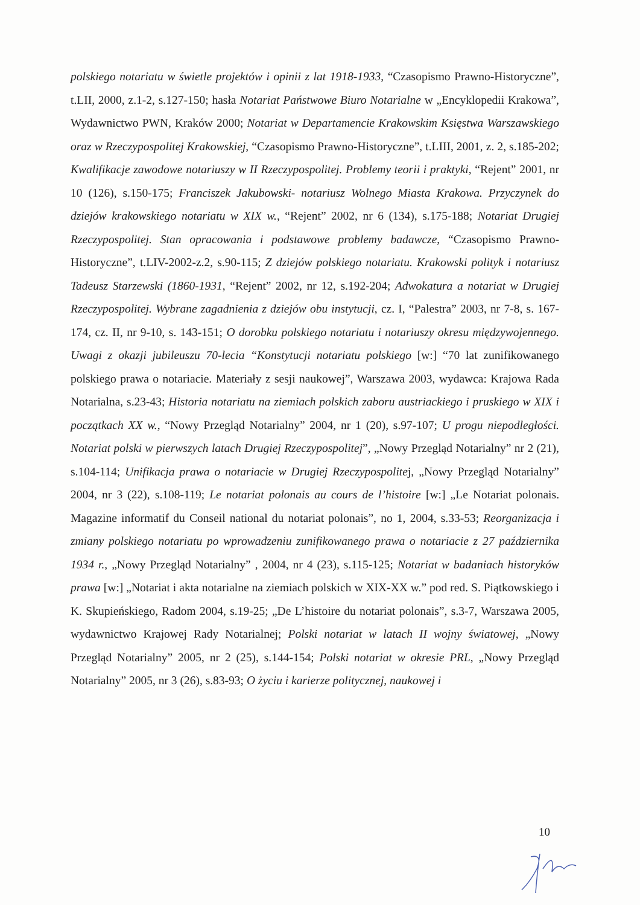polskiego notariatu w świetle projektów i opinii z lat 1918-1933, “Czasopismo Prawno-Historyczne”, t.LII, 2000, z.1-2, s.127-150; hasła Notariat Państwowe Biuro Notarialne w „Encyklopedii Krakowa”, Wydawnictwo PWN, Kraków 2000; Notariat w Departamencie Krakowskim Księstwa Warszawskiego oraz w Rzeczypospolitej Krakowskiej, “Czasopismo Prawno-Historyczne”, t.LIII, 2001, z. 2, s.185-202; Kwalifikacje zawodowe notariuszy w II Rzeczypospolitej. Problemy teorii i praktyki, “Rejent” 2001, nr 10 (126), s.150-175; Franciszek Jakubowski- notariusz Wolnego Miasta Krakowa. Przyczynek do dziejów krakowskiego notariatu w XIX w., “Rejent” 2002, nr 6 (134), s.175-188; Notariat Drugiej Rzeczypospolitej. Stan opracowania i podstawowe problemy badawcze, “Czasopismo Prawno-Historyczne”, t.LIV-2002-z.2, s.90-115; Z dziejów polskiego notariatu. Krakowski polityk i notariusz Tadeusz Starzewski (1860-1931, “Rejent” 2002, nr 12, s.192-204; Adwokatura a notariat w Drugiej Rzeczypospolitej. Wybrane zagadnienia z dziejów obu instytucji, cz. I, “Palestra” 2003, nr 7-8, s. 167-174, cz. II, nr 9-10, s. 143-151; O dorobku polskiego notariatu i notariuszy okresu międzywojennego. Uwagi z okazji jubileuszu 70-lecia “Konstytucji notariatu polskiego [w:] “70 lat zunifikowanego polskiego prawa o notariacie. Materiały z sesji naukowej”, Warszawa 2003, wydawca: Krajowa Rada Notarialna, s.23-43; Historia notariatu na ziemiach polskich zaboru austriackiego i pruskiego w XIX i początkach XX w., “Nowy Przegląd Notarialny” 2004, nr 1 (20), s.97-107; U progu niepodległości. Notariat polski w pierwszych latach Drugiej Rzeczypospolitej”, „Nowy Przegląd Notarialny” nr 2 (21), s.104-114; Unifikacja prawa o notariacie w Drugiej Rzeczypospolitej, „Nowy Przegląd Notarialny” 2004, nr 3 (22), s.108-119; Le notariat polonais au cours de l’histoire [w:] „Le Notariat polonais. Magazine informatif du Conseil national du notariat polonais”, no 1, 2004, s.33-53; Reorganizacja i zmiany polskiego notariatu po wprowadzeniu zunifikowanego prawa o notariacie z 27 października 1934 r., „Nowy Przegląd Notarialny” , 2004, nr 4 (23), s.115-125; Notariat w badaniach historyków prawa [w:] „Notariat i akta notarialne na ziemiach polskich w XIX-XX w.” pod red. S. Piątkowskiego i K. Skupieńskiego, Radom 2004, s.19-25; „De L’histoire du notariat polonais”, s.3-7, Warszawa 2005, wydawnictwo Krajowej Rady Notarialnej; Polski notariat w latach II wojny światowej, „Nowy Przegląd Notarialny” 2005, nr 2 (25), s.144-154; Polski notariat w okresie PRL, „Nowy Przegląd Notarialny” 2005, nr 3 (26), s.83-93; O życiu i karierze politycznej, naukowej i
10